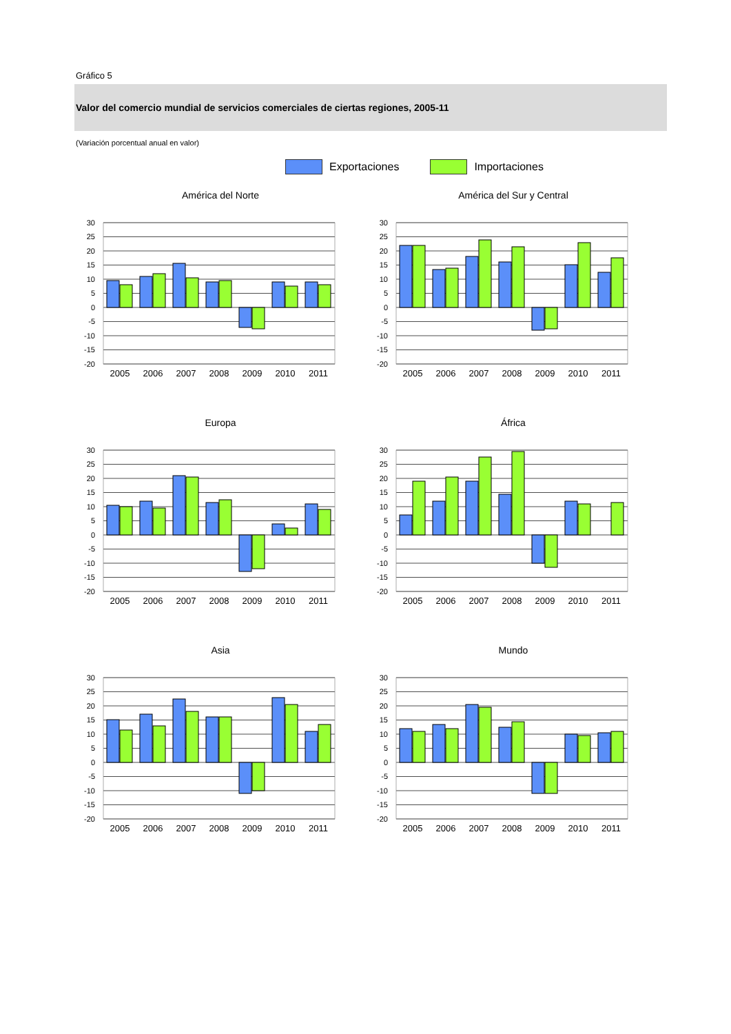Gráfico 5
Valor del comercio mundial de servicios comerciales de ciertas regiones, 2005-11
(Variación porcentual anual en valor)
Exportaciones Importaciones
América del Norte
30
25
20
15
10
5
0
-5
-10
-15
-20
2005
2006
2007
2008
2009
2010
2011
América del Sur y Central
30
25
20
15
10
5
0
-5
-10
-15
-20
2005
2006
2007
2008
2009
2010
2011
Europa
30
25
20
15
10
5
0
-5
-10
-15
-20
2005
2006
2007
2008
2009
2010
2011
África
30
25
20
15
10
5
0
-5
-10
-15
-20
2005
2006
2007
2008
2009
2010
2011
Asia
30
25
20
15
10
5
0
-5
-10
-15
-20
2005
2006
2007
2008
2009
2010
2011
Mundo
30
25
20
15
10
5
0
-5
-10
-15
-20
2005
2006
2007
2008
2009
2010
2011